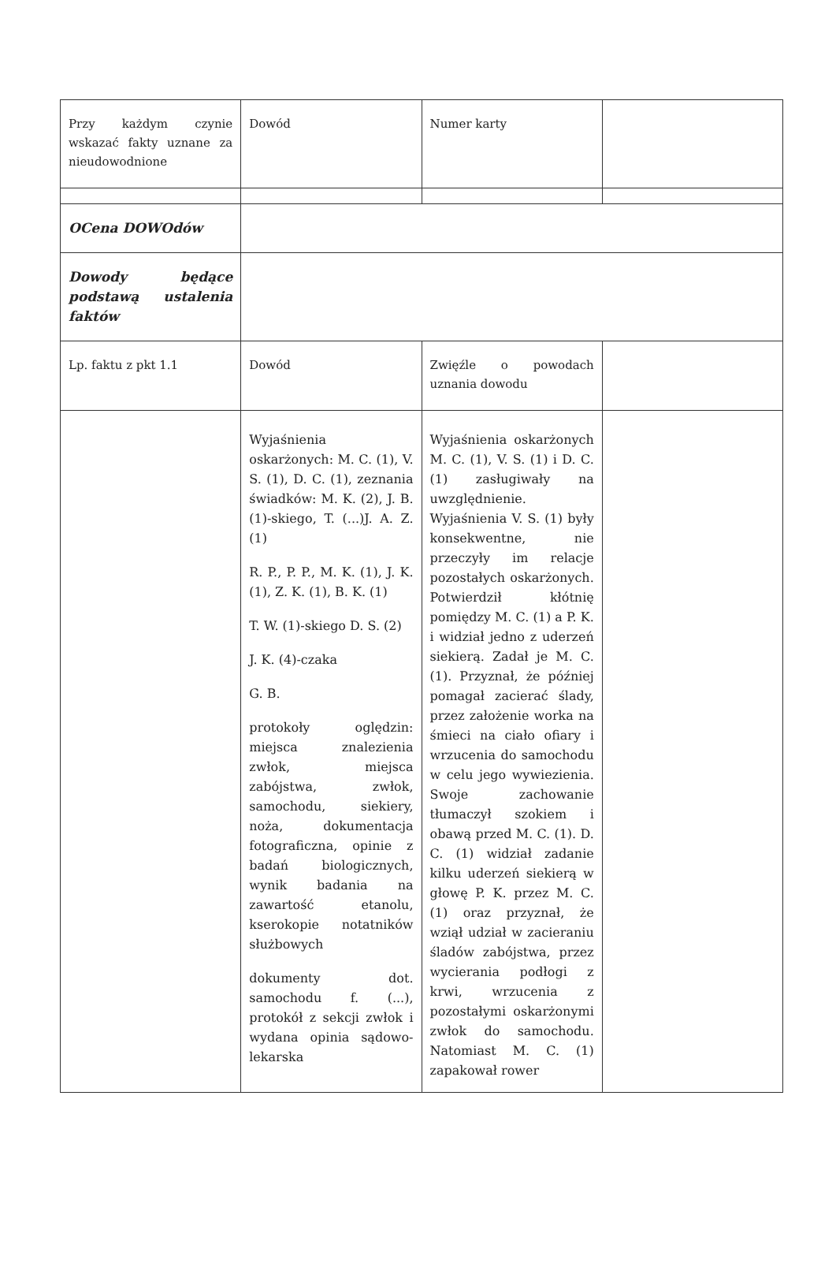| Przy każdym czynie wskazać fakty uznane za nieudowodnione | Dowód | Numer karty | |
| OCena DOWOdów | | | |
| Dowody będące podstawą ustalenia faktów | | | |
| Lp. faktu z pkt 1.1 | Dowód | Zwięźle o powodach uznania dowodu | |
| | Wyjaśnienia oskarżonych: M. C. (1), V. S. (1), D. C. (1), zeznania świadków: M. K. (2), J. B. (1)-skiego, T. (...)J. A. Z. (1) R. P., P. P., M. K. (1), J. K. (1), Z. K. (1), B. K. (1) T. W. (1)-skiego D. S. (2) J. K. (4)-czaka G. B. protokoły oględzin: miejsca znalezienia zwłok, miejsca zabójstwa, zwłok, samochodu, siekiery, noża, dokumentacja fotograficzna, opinie z badań biologicznych, wynik badania na zawartość etanolu, kserokopie notatników służbowych dokumenty dot. samochodu f. (...), protokół z sekcji zwłok i wydana opinia sądowo-lekarska | Wyjaśnienia oskarżonych M. C. (1), V. S. (1) i D. C. (1) zasługiwały na uwzględnienie. Wyjaśnienia V. S. (1) były konsekwentne, nie przeczyły im relacje pozostałych oskarżonych. Potwierdził kłótnię pomiędzy M. C. (1) a P. K. i widział jedno z uderzeń siekierą. Zadał je M. C. (1). Przyznał, że później pomagał zacierać ślady, przez założenie worka na śmieci na ciało ofiary i wrzucenia do samochodu w celu jego wywiezienia. Swoje zachowanie tłumaczył szokiem i obawą przed M. C. (1). D. C. (1) widział zadanie kilku uderzeń siekierą w głowę P. K. przez M. C. (1) oraz przyznał, że wziął udział w zacieraniu śladów zabójstwa, przez wycierania podłogi z krwi, wrzucenia z pozostałymi oskarżonymi zwłok do samochodu. Natomiast M. C. (1) zapakował rower | |